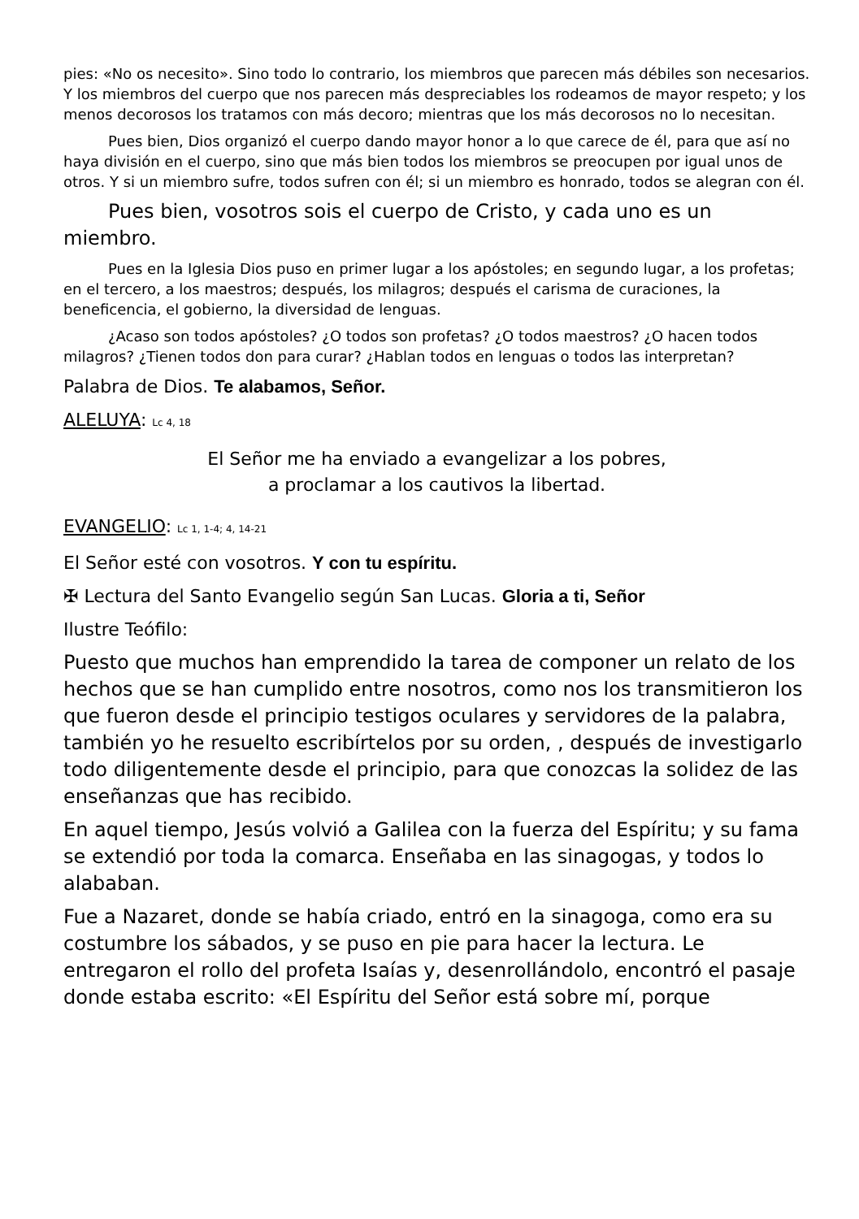pies: «No os necesito». Sino todo lo contrario, los miembros que parecen más débiles son necesarios. Y los miembros del cuerpo que nos parecen más despreciables los rodeamos de mayor respeto; y los menos decorosos los tratamos con más decoro; mientras que los más decorosos no lo necesitan.
Pues bien, Dios organizó el cuerpo dando mayor honor a lo que carece de él, para que así no haya división en el cuerpo, sino que más bien todos los miembros se preocupen por igual unos de otros. Y si un miembro sufre, todos sufren con él; si un miembro es honrado, todos se alegran con él.
Pues bien, vosotros sois el cuerpo de Cristo, y cada uno es un miembro.
Pues en la Iglesia Dios puso en primer lugar a los apóstoles; en segundo lugar, a los profetas; en el tercero, a los maestros; después, los milagros; después el carisma de curaciones, la beneficencia, el gobierno, la diversidad de lenguas.
¿Acaso son todos apóstoles? ¿O todos son profetas? ¿O todos maestros? ¿O hacen todos milagros? ¿Tienen todos don para curar? ¿Hablan todos en lenguas o todos las interpretan?
Palabra de Dios. Te alabamos, Señor.
ALELUYA: Lc 4, 18
El Señor me ha enviado a evangelizar a los pobres,
a proclamar a los cautivos la libertad.
EVANGELIO: Lc 1, 1-4; 4, 14-21
El Señor esté con vosotros. Y con tu espíritu.
✠ Lectura del Santo Evangelio según San Lucas. Gloria a ti, Señor
Ilustre Teófilo:
Puesto que muchos han emprendido la tarea de componer un relato de los hechos que se han cumplido entre nosotros, como nos los transmitieron los que fueron desde el principio testigos oculares y servidores de la palabra, también yo he resuelto escribírtelos por su orden, , después de investigarlo todo diligentemente desde el principio, para que conozcas la solidez de las enseñanzas que has recibido.
En aquel tiempo, Jesús volvió a Galilea con la fuerza del Espíritu; y su fama se extendió por toda la comarca. Enseñaba en las sinagogas, y todos lo alababan.
Fue a Nazaret, donde se había criado, entró en la sinagoga, como era su costumbre los sábados, y se puso en pie para hacer la lectura. Le entregaron el rollo del profeta Isaías y, desenrollándolo, encontró el pasaje donde estaba escrito: «El Espíritu del Señor está sobre mí, porque